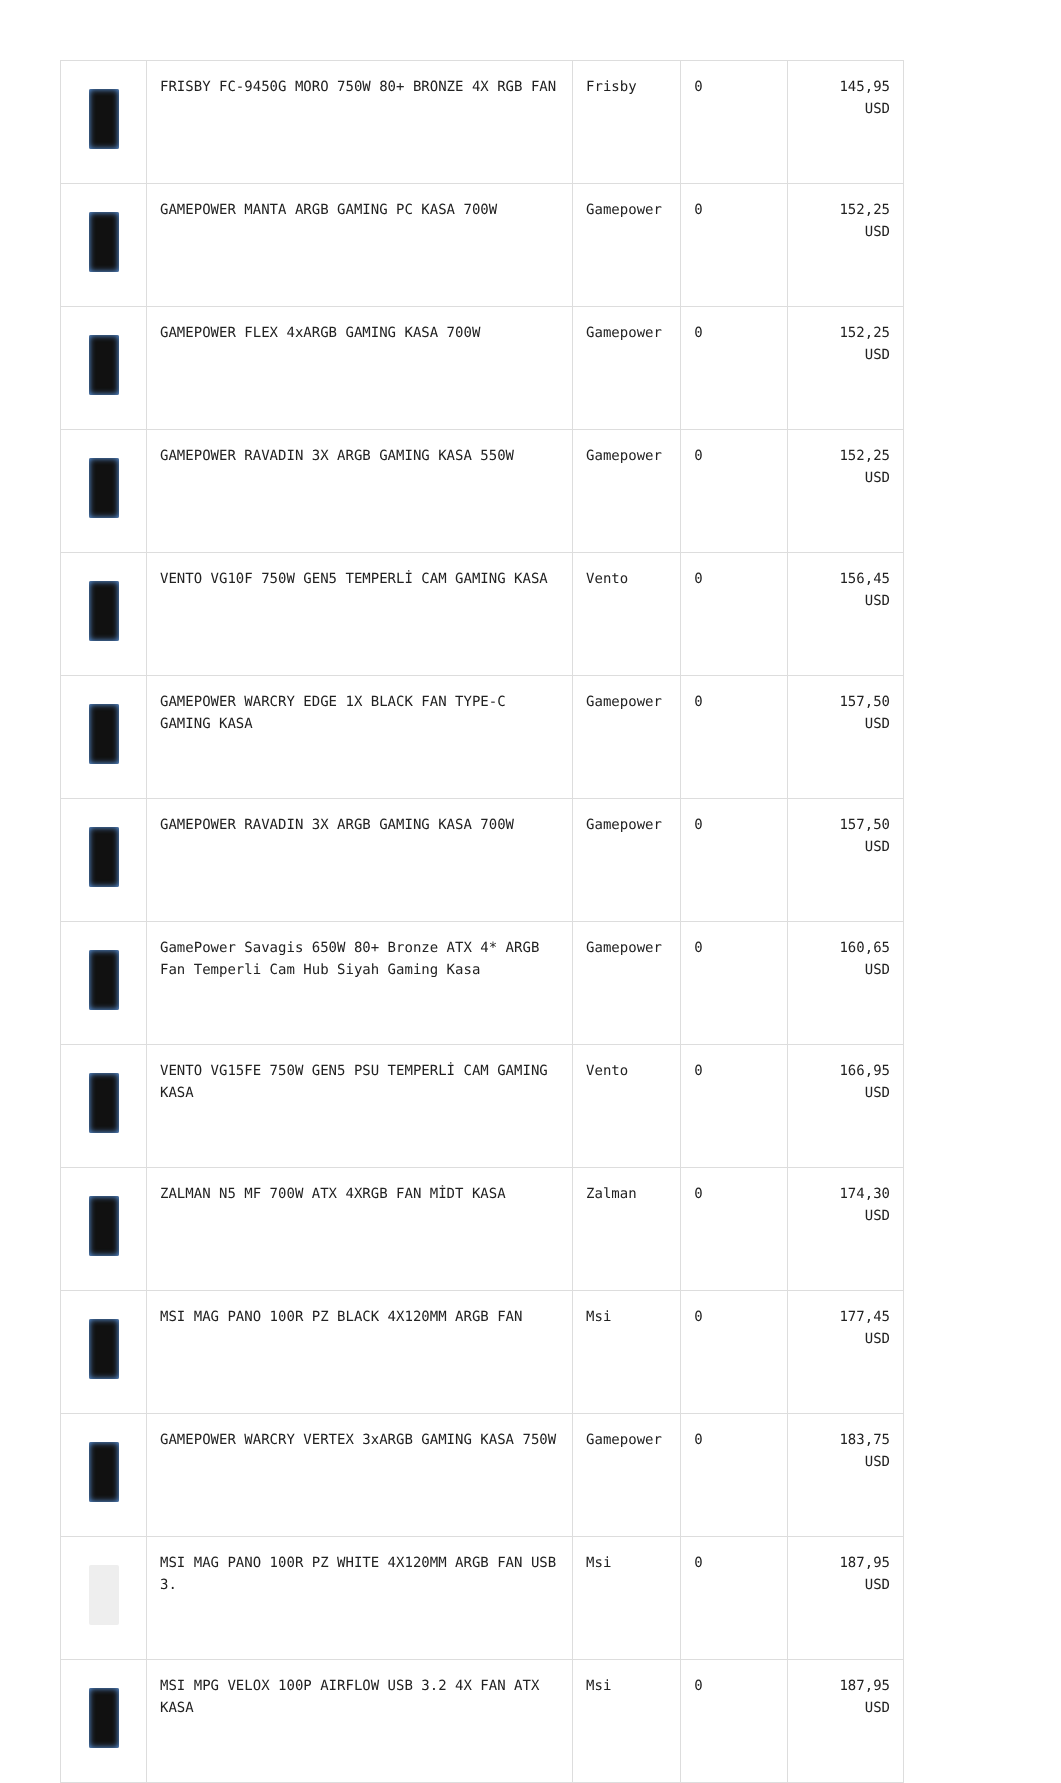| | FRISBY FC-9450G MORO 750W 80+ BRONZE 4X RGB FAN | Frisby | 0 | 145,95 USD |
| | GAMEPOWER MANTA ARGB GAMING PC KASA 700W | Gamepower | 0 | 152,25 USD |
| | GAMEPOWER FLEX 4xARGB GAMING KASA 700W | Gamepower | 0 | 152,25 USD |
| | GAMEPOWER RAVADIN 3X ARGB GAMING KASA 550W | Gamepower | 0 | 152,25 USD |
| | VENTO VG10F 750W GEN5 TEMPERLİ CAM GAMING KASA | Vento | 0 | 156,45 USD |
| | GAMEPOWER WARCRY EDGE 1X BLACK FAN TYPE-C GAMING KASA | Gamepower | 0 | 157,50 USD |
| | GAMEPOWER RAVADIN 3X ARGB GAMING KASA 700W | Gamepower | 0 | 157,50 USD |
| | GamePower Savagis 650W 80+ Bronze ATX 4* ARGB Fan Temperli Cam Hub Siyah Gaming Kasa | Gamepower | 0 | 160,65 USD |
| | VENTO VG15FE 750W GEN5 PSU TEMPERLİ CAM GAMING KASA | Vento | 0 | 166,95 USD |
| | ZALMAN N5 MF 700W ATX 4XRGB FAN MİDT KASA | Zalman | 0 | 174,30 USD |
| | MSI MAG PANO 100R PZ BLACK 4X120MM ARGB FAN | Msi | 0 | 177,45 USD |
| | GAMEPOWER WARCRY VERTEX 3xARGB GAMING KASA 750W | Gamepower | 0 | 183,75 USD |
| | MSI MAG PANO 100R PZ WHITE 4X120MM ARGB FAN USB 3. | Msi | 0 | 187,95 USD |
| | MSI MPG VELOX 100P AIRFLOW USB 3.2 4X FAN ATX KASA | Msi | 0 | 187,95 USD |